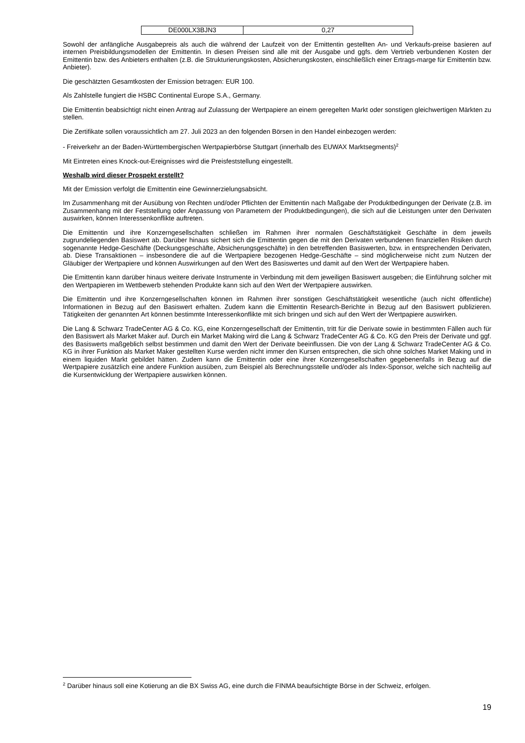| DE000LX3BJN3 | 0,27 |
Sowohl der anfängliche Ausgabepreis als auch die während der Laufzeit von der Emittentin gestellten An- und Verkaufs-preise basieren auf internen Preisbildungsmodellen der Emittentin. In diesen Preisen sind alle mit der Ausgabe und ggfs. dem Vertrieb verbundenen Kosten der Emittentin bzw. des Anbieters enthalten (z.B. die Strukturierungskosten, Absicherungskosten, einschließlich einer Ertrags-marge für Emittentin bzw. Anbieter).
Die geschätzten Gesamtkosten der Emission betragen: EUR 100.
Als Zahlstelle fungiert die HSBC Continental Europe S.A., Germany.
Die Emittentin beabsichtigt nicht einen Antrag auf Zulassung der Wertpapiere an einem geregelten Markt oder sonstigen gleichwertigen Märkten zu stellen.
Die Zertifikate sollen voraussichtlich am 27. Juli 2023 an den folgenden Börsen in den Handel einbezogen werden:
- Freiverkehr an der Baden-Württembergischen Wertpapierbörse Stuttgart (innerhalb des EUWAX Marktsegments)<sup>2</sup>
Mit Eintreten eines Knock-out-Ereignisses wird die Preisfeststellung eingestellt.
Weshalb wird dieser Prospekt erstellt?
Mit der Emission verfolgt die Emittentin eine Gewinnerzielungsabsicht.
Im Zusammenhang mit der Ausübung von Rechten und/oder Pflichten der Emittentin nach Maßgabe der Produktbedingungen der Derivate (z.B. im Zusammenhang mit der Feststellung oder Anpassung von Parametern der Produktbedingungen), die sich auf die Leistungen unter den Derivaten auswirken, können Interessenkonflikte auftreten.
Die Emittentin und ihre Konzerngesellschaften schließen im Rahmen ihrer normalen Geschäftstätigkeit Geschäfte in dem jeweils zugrundeliegenden Basiswert ab. Darüber hinaus sichert sich die Emittentin gegen die mit den Derivaten verbundenen finanziellen Risiken durch sogenannte Hedge-Geschäfte (Deckungsgeschäfte, Absicherungsgeschäfte) in den betreffenden Basiswerten, bzw. in entsprechenden Derivaten, ab. Diese Transaktionen – insbesondere die auf die Wertpapiere bezogenen Hedge-Geschäfte – sind möglicherweise nicht zum Nutzen der Gläubiger der Wertpapiere und können Auswirkungen auf den Wert des Basiswertes und damit auf den Wert der Wertpapiere haben.
Die Emittentin kann darüber hinaus weitere derivate Instrumente in Verbindung mit dem jeweiligen Basiswert ausgeben; die Einführung solcher mit den Wertpapieren im Wettbewerb stehenden Produkte kann sich auf den Wert der Wertpapiere auswirken.
Die Emittentin und ihre Konzerngesellschaften können im Rahmen ihrer sonstigen Geschäftstätigkeit wesentliche (auch nicht öffentliche) Informationen in Bezug auf den Basiswert erhalten. Zudem kann die Emittentin Research-Berichte in Bezug auf den Basiswert publizieren. Tätigkeiten der genannten Art können bestimmte Interessenkonflikte mit sich bringen und sich auf den Wert der Wertpapiere auswirken.
Die Lang & Schwarz TradeCenter AG & Co. KG, eine Konzerngesellschaft der Emittentin, tritt für die Derivate sowie in bestimmten Fällen auch für den Basiswert als Market Maker auf. Durch ein Market Making wird die Lang & Schwarz TradeCenter AG & Co. KG den Preis der Derivate und ggf. des Basiswerts maßgeblich selbst bestimmen und damit den Wert der Derivate beeinflussen. Die von der Lang & Schwarz TradeCenter AG & Co. KG in ihrer Funktion als Market Maker gestellten Kurse werden nicht immer den Kursen entsprechen, die sich ohne solches Market Making und in einem liquiden Markt gebildet hätten. Zudem kann die Emittentin oder eine ihrer Konzerngesellschaften gegebenenfalls in Bezug auf die Wertpapiere zusätzlich eine andere Funktion ausüben, zum Beispiel als Berechnungsstelle und/oder als Index-Sponsor, welche sich nachteilig auf die Kursentwicklung der Wertpapiere auswirken können.
<sup>2</sup> Darüber hinaus soll eine Kotierung an die BX Swiss AG, eine durch die FINMA beaufsichtigte Börse in der Schweiz, erfolgen.
19